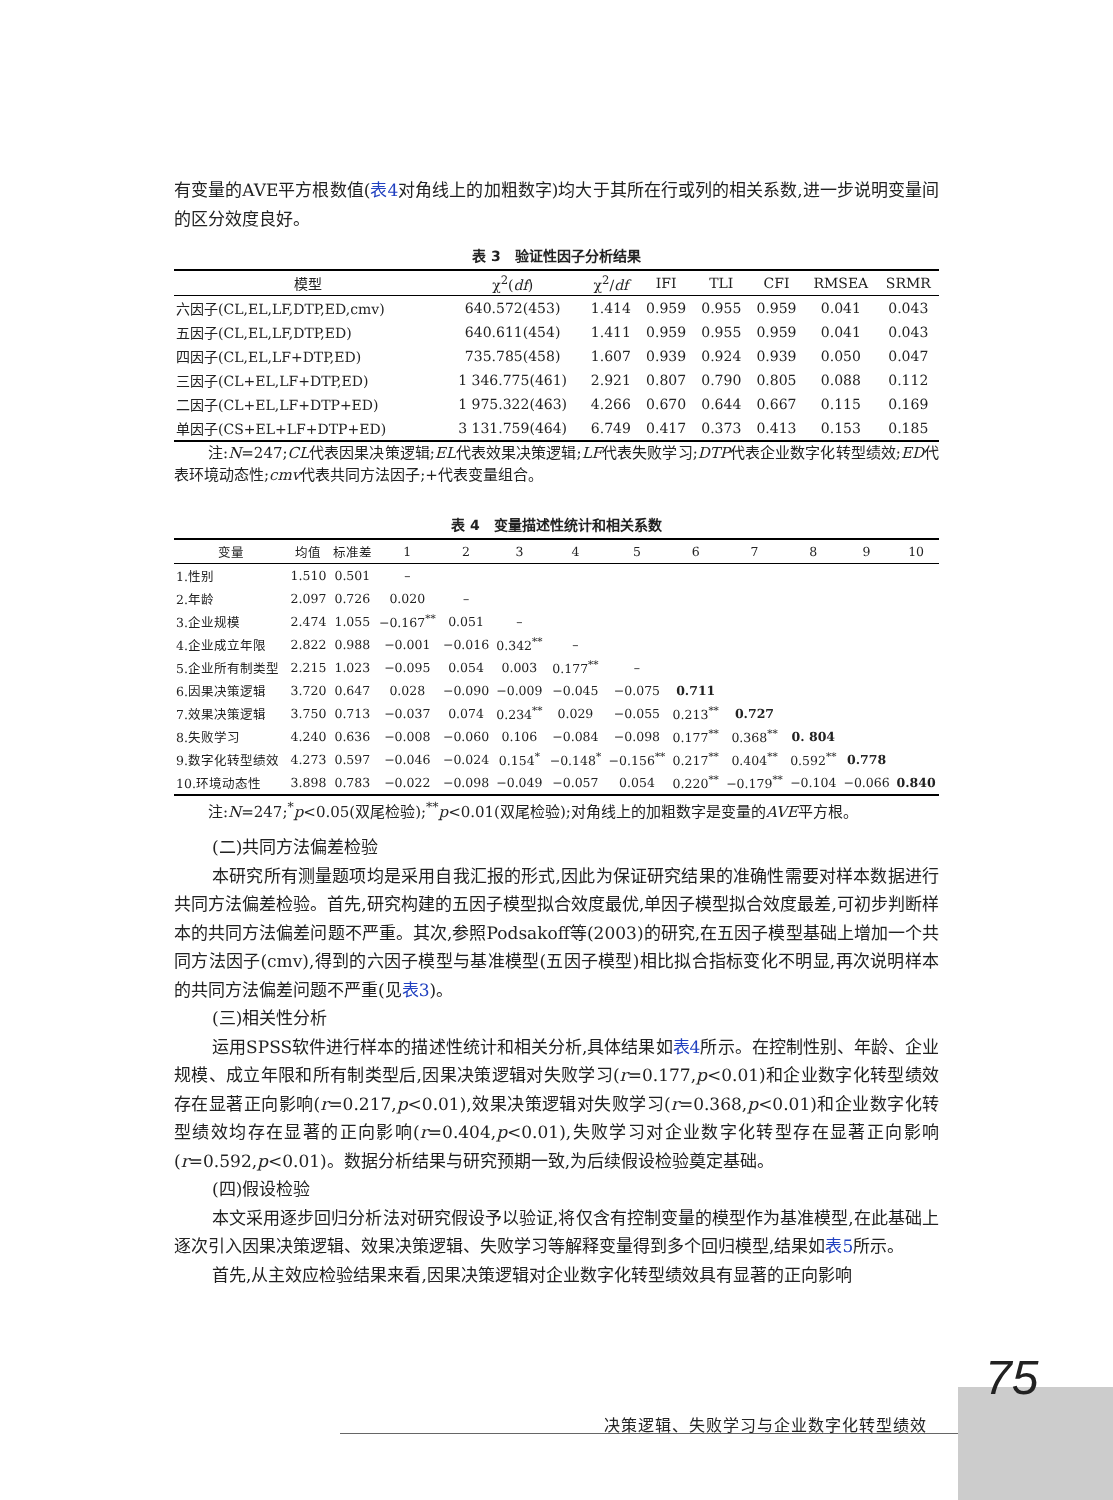有变量的AVE平方根数值(表4对角线上的加粗数字)均大于其所在行或列的相关系数,进一步说明变量间的区分效度良好。
表 3　验证性因子分析结果
| 模型 | χ<sup>2</sup>( df ) | χ<sup>2</sup>/ df | IFI | TLI | CFI | RMSEA | SRMR |
| --- | --- | --- | --- | --- | --- | --- | --- |
| 六因子(CL,EL,LF,DTP,ED,cmv) | 640.572(453) | 1.414 | 0.959 | 0.955 | 0.959 | 0.041 | 0.043 |
| 五因子(CL,EL,LF,DTP,ED) | 640.611(454) | 1.411 | 0.959 | 0.955 | 0.959 | 0.041 | 0.043 |
| 四因子(CL,EL,LF+DTP,ED) | 735.785(458) | 1.607 | 0.939 | 0.924 | 0.939 | 0.050 | 0.047 |
| 三因子(CL+EL,LF+DTP,ED) | 1 346.775(461) | 2.921 | 0.807 | 0.790 | 0.805 | 0.088 | 0.112 |
| 二因子(CL+EL,LF+DTP+ED) | 1 975.322(463) | 4.266 | 0.670 | 0.644 | 0.667 | 0.115 | 0.169 |
| 单因子(CS+EL+LF+DTP+ED) | 3 131.759(464) | 6.749 | 0.417 | 0.373 | 0.413 | 0.153 | 0.185 |
注:N=247;CL代表因果决策逻辑;EL代表效果决策逻辑;LF代表失败学习;DTP代表企业数字化转型绩效;ED代表环境动态性;cmv代表共同方法因子;+代表变量组合。
表 4　变量描述性统计和相关系数
| 变量 | 均值 | 标准差 | 1 | 2 | 3 | 4 | 5 | 6 | 7 | 8 | 9 | 10 |
| --- | --- | --- | --- | --- | --- | --- | --- | --- | --- | --- | --- | --- |
| 1.性别 | 1.510 | 0.501 | – | | | | | | | | | |
| 2.年龄 | 2.097 | 0.726 | 0.020 | – | | | | | | | | |
| 3.企业规模 | 2.474 | 1.055 | −0.167<sup>**</sup> | 0.051 | – | | | | | | | |
| 4.企业成立年限 | 2.822 | 0.988 | −0.001 | −0.016 | 0.342<sup>**</sup> | – | | | | | | |
| 5.企业所有制类型 | 2.215 | 1.023 | −0.095 | 0.054 | 0.003 | 0.177<sup>**</sup> | – | | | | | |
| 6.因果决策逻辑 | 3.720 | 0.647 | 0.028 | −0.090 | −0.009 | −0.045 | −0.075 | 0.711 | | | | |
| 7.效果决策逻辑 | 3.750 | 0.713 | −0.037 | 0.074 | 0.234<sup>**</sup> | 0.029 | −0.055 | 0.213<sup>**</sup> | 0.727 | | | |
| 8.失败学习 | 4.240 | 0.636 | −0.008 | −0.060 | 0.106 | −0.084 | −0.098 | 0.177<sup>**</sup> | 0.368<sup>**</sup> | 0. 804 | | |
| 9.数字化转型绩效 | 4.273 | 0.597 | −0.046 | −0.024 | 0.154<sup>*</sup> | −0.148<sup>*</sup> | −0.156<sup>**</sup> | 0.217<sup>**</sup> | 0.404<sup>**</sup> | 0.592<sup>**</sup> | 0.778 | |
| 10.环境动态性 | 3.898 | 0.783 | −0.022 | −0.098 | −0.049 | −0.057 | 0.054 | 0.220<sup>**</sup> | −0.179<sup>**</sup> | −0.104 | −0.066 | 0.840 |
注:N=247;<sup>*</sup>p<0.05(双尾检验);<sup>**</sup>p<0.01(双尾检验);对角线上的加粗数字是变量的AVE平方根。
(二)共同方法偏差检验
本研究所有测量题项均是采用自我汇报的形式,因此为保证研究结果的准确性需要对样本数据进行共同方法偏差检验。首先,研究构建的五因子模型拟合效度最优,单因子模型拟合效度最差,可初步判断样本的共同方法偏差问题不严重。其次,参照Podsakoff等(2003)的研究,在五因子模型基础上增加一个共同方法因子(cmv),得到的六因子模型与基准模型(五因子模型)相比拟合指标变化不明显,再次说明样本的共同方法偏差问题不严重(见表3)。
(三)相关性分析
运用SPSS软件进行样本的描述性统计和相关分析,具体结果如表4所示。在控制性别、年龄、企业规模、成立年限和所有制类型后,因果决策逻辑对失败学习(r=0.177,p<0.01)和企业数字化转型绩效存在显著正向影响(r=0.217,p<0.01),效果决策逻辑对失败学习(r=0.368,p<0.01)和企业数字化转型绩效均存在显著的正向影响(r=0.404,p<0.01),失败学习对企业数字化转型存在显著正向影响(r=0.592,p<0.01)。数据分析结果与研究预期一致,为后续假设检验奠定基础。
(四)假设检验
本文采用逐步回归分析法对研究假设予以验证,将仅含有控制变量的模型作为基准模型,在此基础上逐次引入因果决策逻辑、效果决策逻辑、失败学习等解释变量得到多个回归模型,结果如表5所示。
首先,从主效应检验结果来看,因果决策逻辑对企业数字化转型绩效具有显著的正向影响
75
决策逻辑、失败学习与企业数字化转型绩效